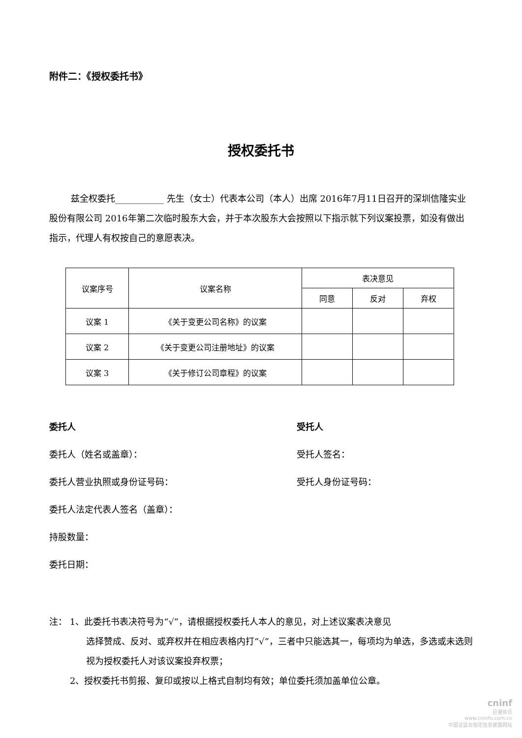附件二：《授权委托书》
授权委托书
兹全权委托___________ 先生（女士）代表本公司（本人）出席 2016年7月11日召开的深圳信隆实业股份有限公司 2016年第二次临时股东大会，并于本次股东大会按照以下指示就下列议案投票，如没有做出指示，代理人有权按自己的意愿表决。
| 议案序号 | 议案名称 | 表决意见 | | |
| --- | --- | --- | --- | --- |
| | | 同意 | 反对 | 弃权 |
| 议案 1 | 《关于变更公司名称》的议案 | | | |
| 议案 2 | 《关于变更公司注册地址》的议案 | | | |
| 议案 3 | 《关于修订公司章程》的议案 | | | |
委托人
委托人（姓名或盖章）：
委托人营业执照或身份证号码：
委托人法定代表人签名（盖章）：
持股数量：
委托日期：
受托人
受托人签名：
受托人身份证号码：
注： 1、此委托书表决符号为“√”，请根据授权委托人本人的意见，对上述议案表决意见
选择赞成、反对、或弃权并在相应表格内打“√”，三者中只能选其一，每项均为单选，多选或未选则视为授权委托人对该议案投弃权票；
2、授权委托书剪报、复印或按以上格式自制均有效；单位委托须加盖单位公章。
cninf
巨潮资讯
www.cninfo.com.cn
中国证监会指定信息披露网站